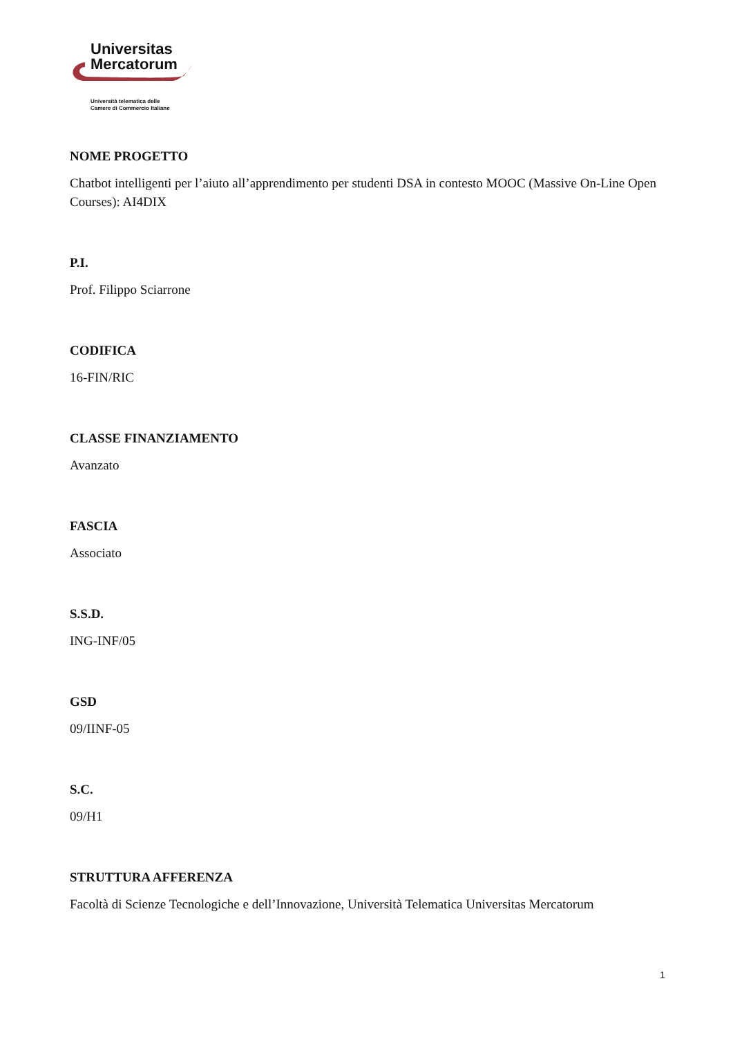Universitas
Mercatorum
Università telematica delle
Camere di Commercio Italiane
NOME PROGETTO
Chatbot intelligenti per l’aiuto all’apprendimento per studenti DSA in contesto MOOC (Massive On-Line Open Courses): AI4DIX
P.I.
Prof. Filippo Sciarrone
CODIFICA
16-FIN/RIC
CLASSE FINANZIAMENTO
Avanzato
FASCIA
Associato
S.S.D.
ING-INF/05
GSD
09/IINF-05
S.C.
09/H1
STRUTTURA AFFERENZA
Facoltà di Scienze Tecnologiche e dell’Innovazione, Università Telematica Universitas Mercatorum
1